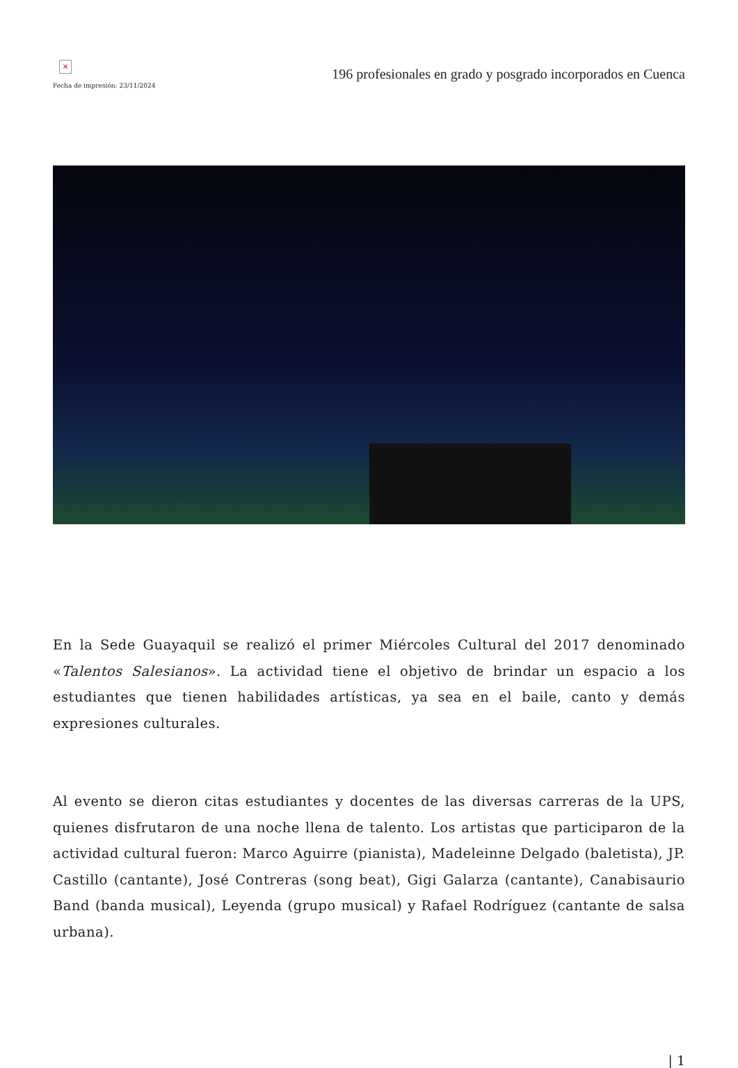×
Fecha de impresión: 23/11/2024
196 profesionales en grado y posgrado incorporados en Cuenca
En la Sede Guayaquil se realizó el primer Miércoles Cultural del 2017 denominado «Talentos Salesianos». La actividad tiene el objetivo de brindar un espacio a los estudiantes que tienen habilidades artísticas, ya sea en el baile, canto y demás expresiones culturales.
Al evento se dieron citas estudiantes y docentes de las diversas carreras de la UPS, quienes disfrutaron de una noche llena de talento. Los artistas que participaron de la actividad cultural fueron: Marco Aguirre (pianista), Madeleinne Delgado (baletista), JP. Castillo (cantante), José Contreras (song beat), Gigi Galarza (cantante), Canabisaurio Band (banda musical), Leyenda (grupo musical) y Rafael Rodríguez (cantante de salsa urbana).
| 1